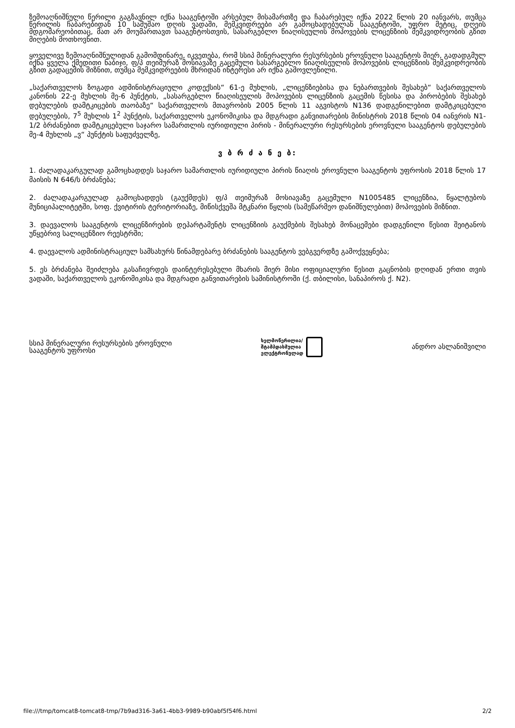ზემოაღნიშნული წერილი გაგზავნილ იქნა სააგენტოში არსებულ მისამართზე და ჩაბარებულ იქნა 2022 წლის 20 იანვარს, თუმცა წერილის ჩაბარებიდან 10 სამუშაო დღის ვადაში, მემკვიდრეები არ გამოცხადებულან სააგენტოში, უფრო მეტიც, დღეის მდგომარეობითაც, მათ არ მოუმართავთ სააგენტოსთვის, სასარგებლო წიაღისეულის მოპოვების ლიცენზიის მემკვიდრეობის გზით მიღების მოთხოვნით.
ყოველივე ზემოაღნიშნულიდან გამომდინარე, იკვეთება, რომ სსიპ მინერალური რესურსების ეროვნული სააგენტოს მიერ, გადადგმულ იქნა ყველა ქმედითი ნაბიჯი, ფ/პ თეიმურაზ მოსიავაზე გაცემული სასარგებლო წიაღისეულის მოპოვების ლიცენზიის მემკვიდრეობის გზით გადაცემის მიზნით, თუმცა მემკვიდრეების მხრიდან ინტერესი არ იქნა გამოვლენილი.
„საქართველოს ზოგადი ადმინისტრაციული კოდექსის“ 61-ე მუხლის, „ლიცენზიებისა და ნებართვების შესახებ“ საქართველოს კანონის 22-ე მუხლის მე-6 პუნქტის, „სასარგებლო წიაღისეულის მოპოვების ლიცენზიის გაცემის წესისა და პირობების შესახებ დებულების დამტკიცების თაობაზე“ საქართველოს მთავრობის 2005 წლის 11 აგვისტოს N136 დადგენილებით დამტკიცებული დებულების, 7<sup>5</sup> მუხლის 1<sup>2</sup> პუნქტის, საქართველოს ეკონომიკისა და მდგრადი განვითარების მინისტრის 2018 წლის 04 იანვრის N1-1/2 ბრძანებით დამტკიცებული საჯარო სამართლის იურიდიული პირის - მინერალური რესურსების ეროვნული სააგენტოს დებულების მე-4 მუხლის „ვ“ პუნქტის საფუძველზე,
ვ ბ რ ძ ა ნ ე ბ:
1. ძალადაკარგულად გამოცხადდეს საჯარო სამართლის იურიდიული პირის წიაღის ეროვნული სააგენტოს უფროსის 2018 წლის 17 მაისის N 646/ს ბრძანება;
2. ძალადაკარგულად გამოცხადდეს (გაუქმდეს) ფ/პ თეიმურაზ მოსიავაზე გაცემული N1005485 ლიცენზია, წყალტუბოს მუნიციპალიტეტში, სოფ. ქვიტირის ტერიტორიაზე, მიწისქვეშა მტკნარი წყლის (სამეწარმეო დანიშნულებით) მოპოვების მიზნით.
3. დაევალოს სააგენტოს ლიცენზირების დეპარტამენტს ლიცენზიის გაუქმების შესახებ მონაცემები დადგენილი წესით შეიტანოს უწყებრივ სალიცენზიო რეესტრში;
4. დაევალოს ადმინისტრაციულ სამსახურს წინამდებარე ბრძანების სააგენტოს ვებგვერდზე გამოქვეყნება;
5. ეს ბრძანება შეიძლება გასაჩივრდეს დაინტერესებული მხარის მიერ მისი ოფიციალური წესით გაცნობის დღიდან ერთი თვის ვადაში, საქართველოს ეკონომიკისა და მდგრადი განვითარების სამინისტროში (ქ. თბილისი, სანაპიროს ქ. N2).
სსიპ მინერალური რესურსების ეროვნული
სააგენტოს უფროსი
ხელმოწერილია/
შტამპდასმულია
ელექტრონულად
ანდრო ასლანიშვილი
file:///tmp/tomcat8-tomcat8-tmp/7b9ad316-3a61-4bb3-9989-b90abf5f54f6.html 2/2